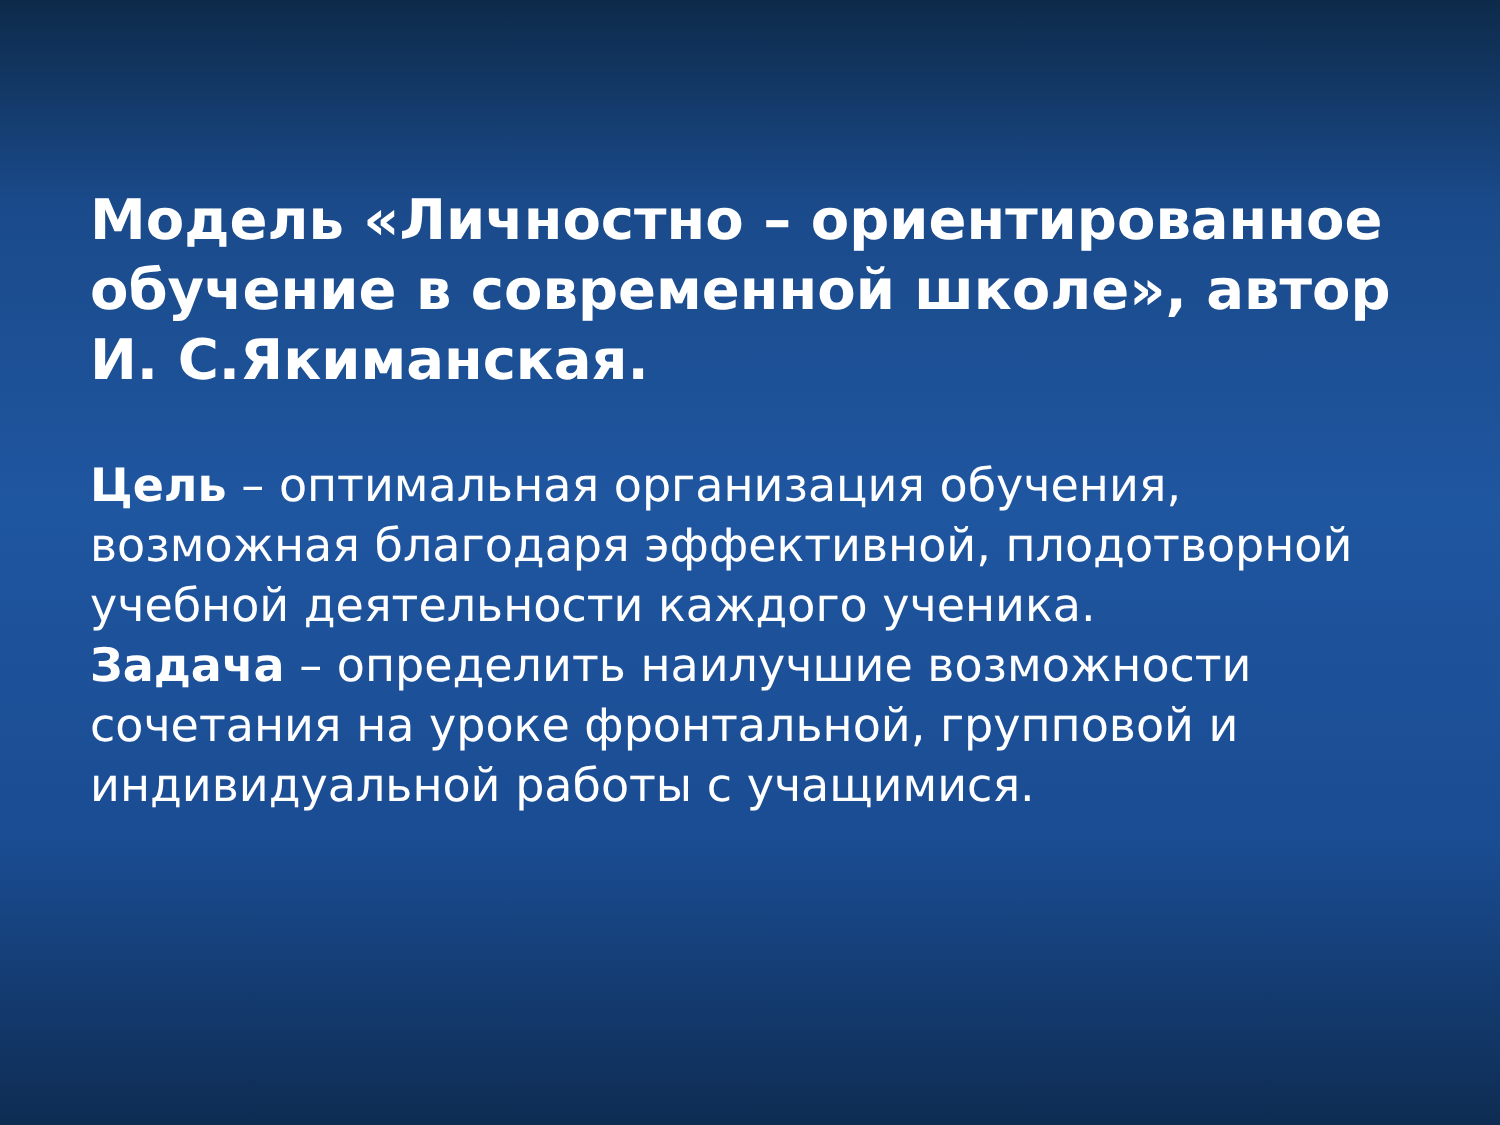Модель «Личностно – ориентированное обучение в современной школе», автор И. С.Якиманская.
Цель – оптимальная организация обучения, возможная благодаря эффективной, плодотворной учебной деятельности каждого ученика.
Задача – определить наилучшие возможности сочетания на уроке фронтальной, групповой и индивидуальной работы с учащимися.